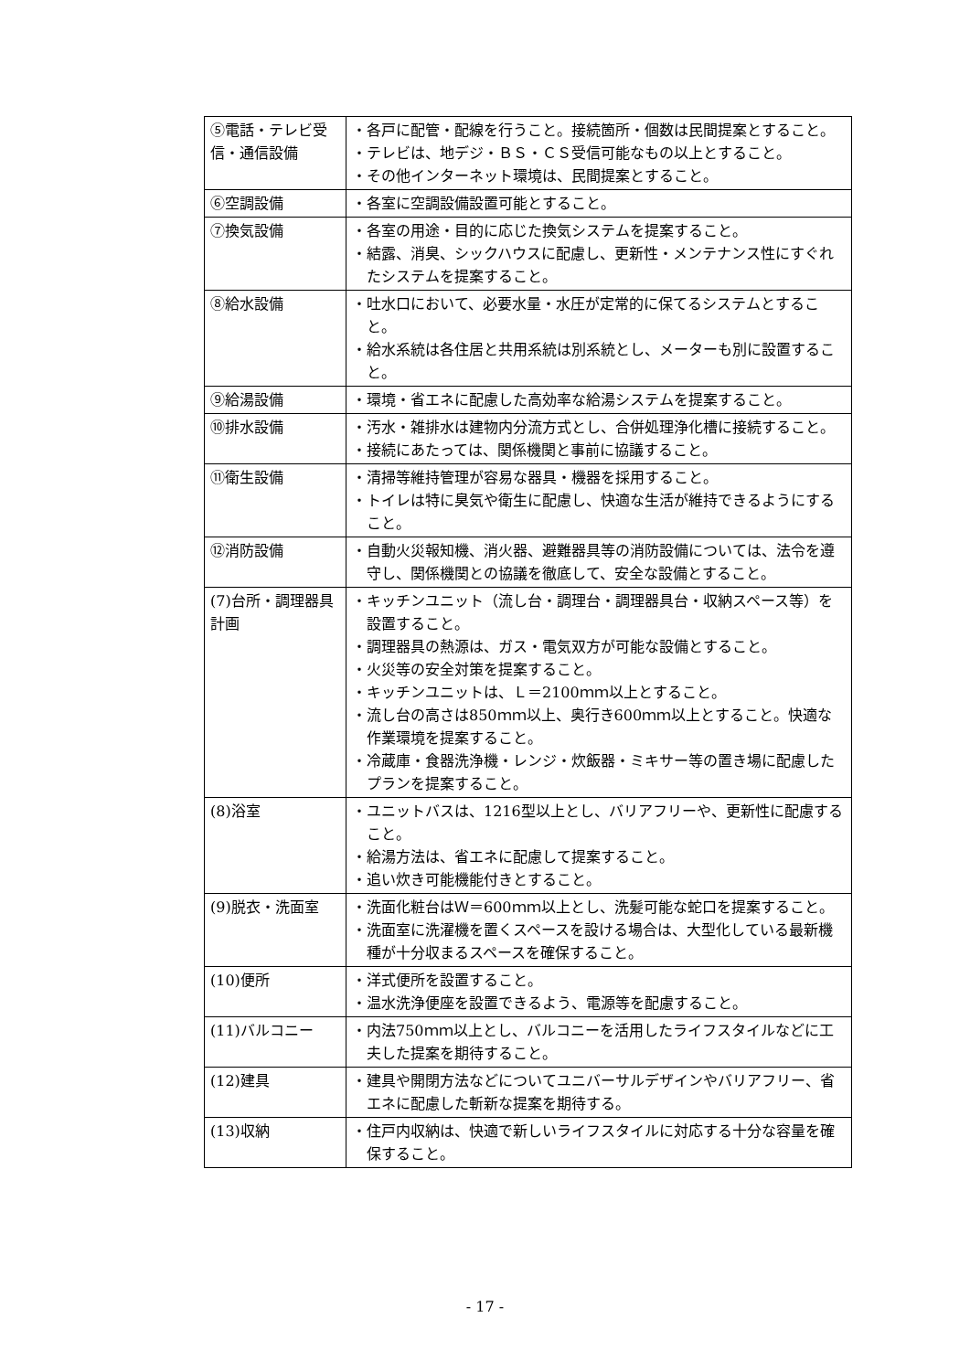| ⑤電話・テレビ受信・通信設備 | ・各戸に配管・配線を行うこと。接続箇所・個数は民間提案とすること。 ・テレビは、地デジ・ＢＳ・ＣＳ受信可能なもの以上とすること。 ・その他インターネット環境は、民間提案とすること。 |
| ⑥空調設備 | ・各室に空調設備設置可能とすること。 |
| ⑦換気設備 | ・各室の用途・目的に応じた換気システムを提案すること。 ・結露、消臭、シックハウスに配慮し、更新性・メンテナンス性にすぐれたシステムを提案すること。 |
| ⑧給水設備 | ・吐水口において、必要水量・水圧が定常的に保てるシステムとすること。 ・給水系統は各住居と共用系統は別系統とし、メーターも別に設置すること。 |
| ⑨給湯設備 | ・環境・省エネに配慮した高効率な給湯システムを提案すること。 |
| ⑩排水設備 | ・汚水・雑排水は建物内分流方式とし、合併処理浄化槽に接続すること。 ・接続にあたっては、関係機関と事前に協議すること。 |
| ⑪衛生設備 | ・清掃等維持管理が容易な器具・機器を採用すること。 ・トイレは特に臭気や衛生に配慮し、快適な生活が維持できるようにすること。 |
| ⑫消防設備 | ・自動火災報知機、消火器、避難器具等の消防設備については、法令を遵守し、関係機関との協議を徹底して、安全な設備とすること。 |
| (7)台所・調理器具計画 | ・キッチンユニット（流し台・調理台・調理器具台・収納スペース等）を設置すること。 ・調理器具の熱源は、ガス・電気双方が可能な設備とすること。 ・火災等の安全対策を提案すること。 ・キッチンユニットは、Ｌ＝2100ｍｍ以上とすること。 ・流し台の高さは850ｍｍ以上、奥行き600ｍｍ以上とすること。快適な作業環境を提案すること。 ・冷蔵庫・食器洗浄機・レンジ・炊飯器・ミキサー等の置き場に配慮したプランを提案すること。 |
| (8)浴室 | ・ユニットバスは、1216型以上とし、バリアフリーや、更新性に配慮すること。 ・給湯方法は、省エネに配慮して提案すること。 ・追い炊き可能機能付きとすること。 |
| (9)脱衣・洗面室 | ・洗面化粧台はＷ＝600ｍｍ以上とし、洗髪可能な蛇口を提案すること。 ・洗面室に洗濯機を置くスペースを設ける場合は、大型化している最新機種が十分収まるスペースを確保すること。 |
| (10)便所 | ・洋式便所を設置すること。 ・温水洗浄便座を設置できるよう、電源等を配慮すること。 |
| (11)バルコニー | ・内法750ｍｍ以上とし、バルコニーを活用したライフスタイルなどに工夫した提案を期待すること。 |
| (12)建具 | ・建具や開閉方法などについてユニバーサルデザインやバリアフリー、省エネに配慮した斬新な提案を期待する。 |
| (13)収納 | ・住戸内収納は、快適で新しいライフスタイルに対応する十分な容量を確保すること。 |
- 17 -